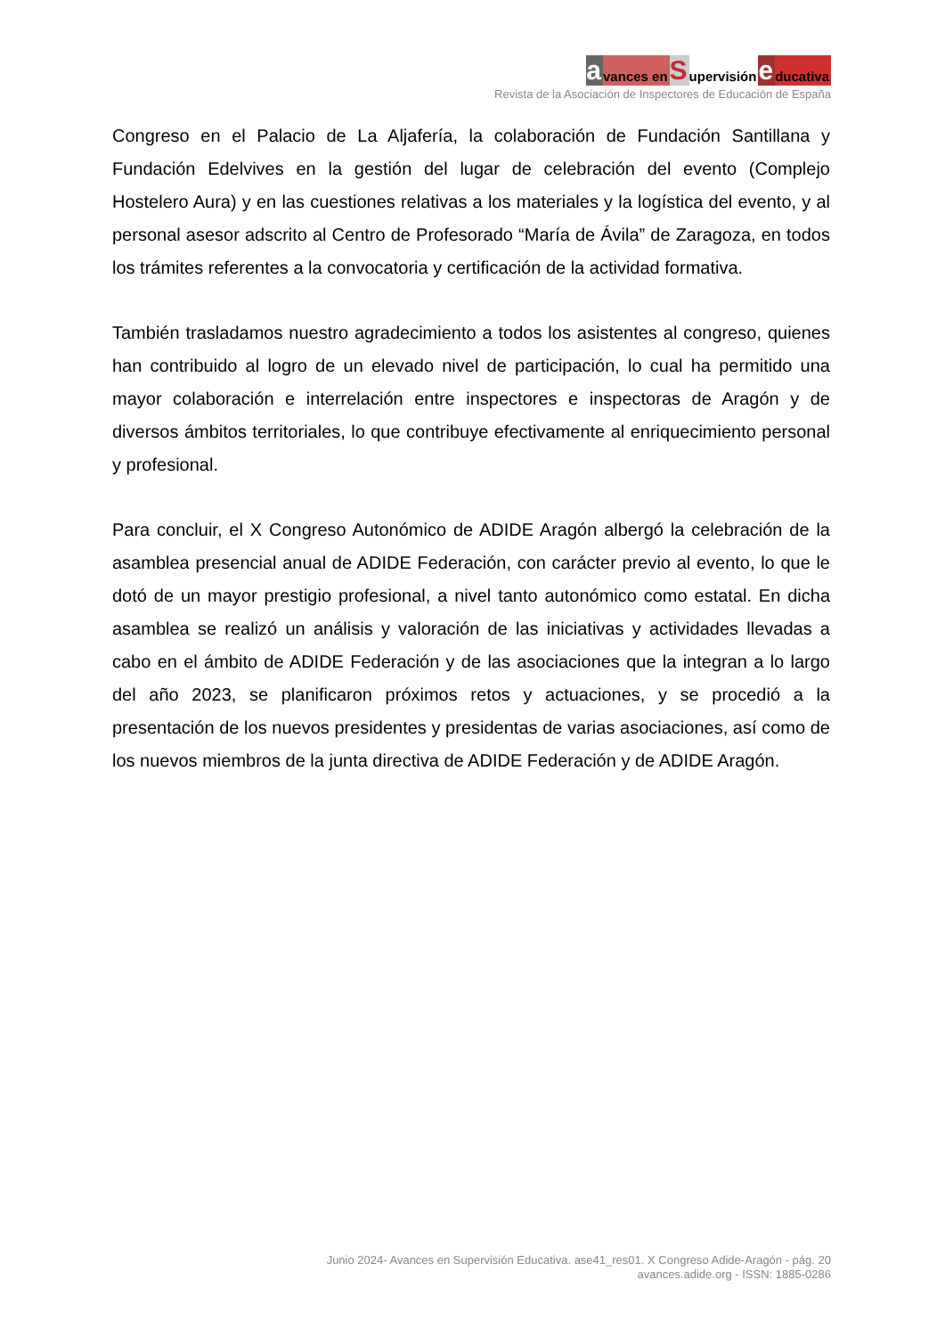a vances en S upervisión e ducativa
Revista de la Asociación de Inspectores de Educación de España
Congreso en el Palacio de La Aljafería, la colaboración de Fundación Santillana y Fundación Edelvives en la gestión del lugar de celebración del evento (Complejo Hostelero Aura) y en las cuestiones relativas a los materiales y la logística del evento, y al personal asesor adscrito al Centro de Profesorado “María de Ávila” de Zaragoza, en todos los trámites referentes a la convocatoria y certificación de la actividad formativa.
También trasladamos nuestro agradecimiento a todos los asistentes al congreso, quienes han contribuido al logro de un elevado nivel de participación, lo cual ha permitido una mayor colaboración e interrelación entre inspectores e inspectoras de Aragón y de diversos ámbitos territoriales, lo que contribuye efectivamente al enriquecimiento personal y profesional.
Para concluir, el X Congreso Autonómico de ADIDE Aragón albergó la celebración de la asamblea presencial anual de ADIDE Federación, con carácter previo al evento, lo que le dotó de un mayor prestigio profesional, a nivel tanto autonómico como estatal. En dicha asamblea se realizó un análisis y valoración de las iniciativas y actividades llevadas a cabo en el ámbito de ADIDE Federación y de las asociaciones que la integran a lo largo del año 2023, se planificaron próximos retos y actuaciones, y se procedió a la presentación de los nuevos presidentes y presidentas de varias asociaciones, así como de los nuevos miembros de la junta directiva de ADIDE Federación y de ADIDE Aragón.
Junio 2024- Avances en Supervisión Educativa. ase41_res01. X Congreso Adide-Aragón - pág. 20
avances.adide.org - ISSN: 1885-0286